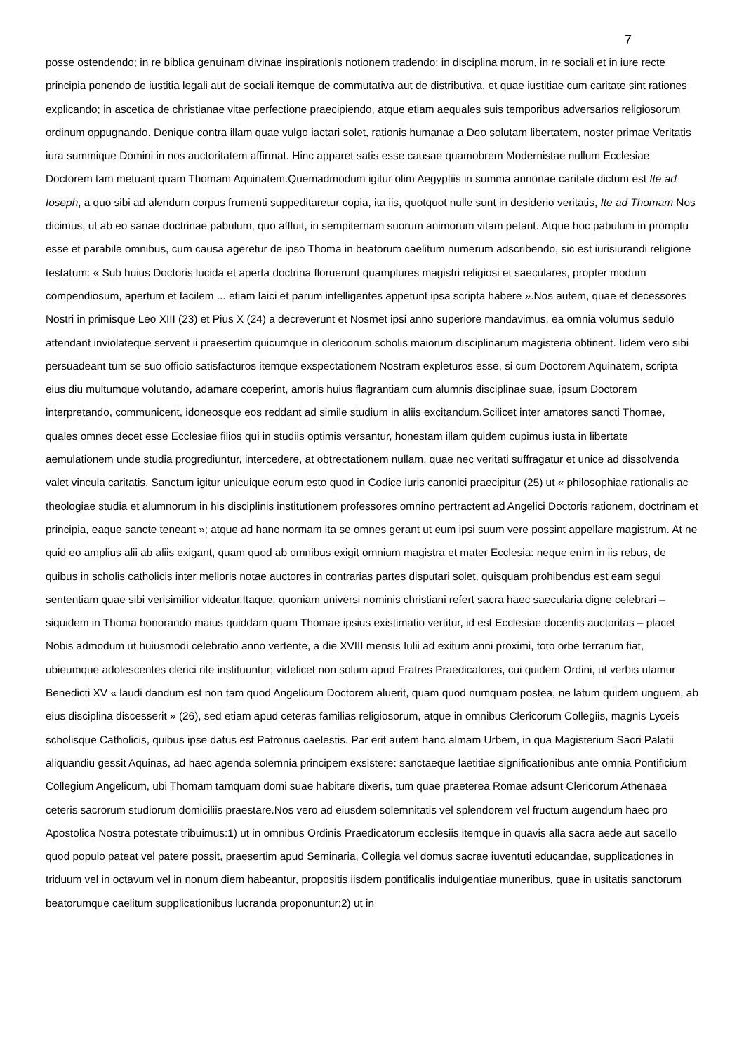7
posse ostendendo; in re biblica genuinam divinae inspirationis notionem tradendo; in disciplina morum, in re sociali et in iure recte principia ponendo de iustitia legali aut de sociali itemque de commutativa aut de distributiva, et quae iustitiae cum caritate sint rationes explicando; in ascetica de christianae vitae perfectione praecipiendo, atque etiam aequales suis temporibus adversarios religiosorum ordinum oppugnando. Denique contra illam quae vulgo iactari solet, rationis humanae a Deo solutam libertatem, noster primae Veritatis iura summique Domini in nos auctoritatem affirmat. Hinc apparet satis esse causae quamobrem Modernistae nullum Ecclesiae Doctorem tam metuant quam Thomam Aquinatem.Quemadmodum igitur olim Aegyptiis in summa annonae caritate dictum est Ite ad Ioseph, a quo sibi ad alendum corpus frumenti suppeditaretur copia, ita iis, quotquot nulle sunt in desiderio veritatis, Ite ad Thomam Nos dicimus, ut ab eo sanae doctrinae pabulum, quo affluit, in sempiternam suorum animorum vitam petant. Atque hoc pabulum in promptu esse et parabile omnibus, cum causa ageretur de ipso Thoma in beatorum caelitum numerum adscribendo, sic est iurisiurandi religione testatum: « Sub huius Doctoris lucida et aperta doctrina floruerunt quamplures magistri religiosi et saeculares, propter modum compendiosum, apertum et facilem ... etiam laici et parum intelligentes appetunt ipsa scripta habere ».Nos autem, quae et decessores Nostri in primisque Leo XIII (23) et Pius X (24) a decreverunt et Nosmet ipsi anno superiore mandavimus, ea omnia volumus sedulo attendant inviolateque servent ii praesertim quicumque in clericorum scholis maiorum disciplinarum magisteria obtinent. Iidem vero sibi persuadeant tum se suo officio satisfacturos itemque exspectationem Nostram expleturos esse, si cum Doctorem Aquinatem, scripta eius diu multumque volutando, adamare coeperint, amoris huius flagrantiam cum alumnis disciplinae suae, ipsum Doctorem interpretando, communicent, idoneosque eos reddant ad simile studium in aliis excitandum.Scilicet inter amatores sancti Thomae, quales omnes decet esse Ecclesiae filios qui in studiis optimis versantur, honestam illam quidem cupimus iusta in libertate aemulationem unde studia progrediuntur, intercedere, at obtrectationem nullam, quae nec veritati suffragatur et unice ad dissolvenda valet vincula caritatis. Sanctum igitur unicuique eorum esto quod in Codice iuris canonici praecipitur (25) ut « philosophiae rationalis ac theologiae studia et alumnorum in his disciplinis institutionem professores omnino pertractent ad Angelici Doctoris rationem, doctrinam et principia, eaque sancte teneant »; atque ad hanc normam ita se omnes gerant ut eum ipsi suum vere possint appellare magistrum. At ne quid eo amplius alii ab aliis exigant, quam quod ab omnibus exigit omnium magistra et mater Ecclesia: neque enim in iis rebus, de quibus in scholis catholicis inter melioris notae auctores in contrarias partes disputari solet, quisquam prohibendus est eam segui sententiam quae sibi verisimilior videatur.Itaque, quoniam universi nominis christiani refert sacra haec saecularia digne celebrari – siquidem in Thoma honorando maius quiddam quam Thomae ipsius existimatio vertitur, id est Ecclesiae docentis auctoritas – placet Nobis admodum ut huiusmodi celebratio anno vertente, a die XVIII mensis Iulii ad exitum anni proximi, toto orbe terrarum fiat, ubieumque adolescentes clerici rite instituuntur; videlicet non solum apud Fratres Praedicatores, cui quidem Ordini, ut verbis utamur Benedicti XV « laudi dandum est non tam quod Angelicum Doctorem aluerit, quam quod numquam postea, ne latum quidem unguem, ab eius disciplina discesserit » (26), sed etiam apud ceteras familias religiosorum, atque in omnibus Clericorum Collegiis, magnis Lyceis scholisque Catholicis, quibus ipse datus est Patronus caelestis. Par erit autem hanc almam Urbem, in qua Magisterium Sacri Palatii aliquandiu gessit Aquinas, ad haec agenda solemnia principem exsistere: sanctaeque laetitiae significationibus ante omnia Pontificium Collegium Angelicum, ubi Thomam tamquam domi suae habitare dixeris, tum quae praeterea Romae adsunt Clericorum Athenaea ceteris sacrorum studiorum domiciliis praestare.Nos vero ad eiusdem solemnitatis vel splendorem vel fructum augendum haec pro Apostolica Nostra potestate tribuimus:1) ut in omnibus Ordinis Praedicatorum ecclesiis itemque in quavis alla sacra aede aut sacello quod populo pateat vel patere possit, praesertim apud Seminaria, Collegia vel domus sacrae iuventuti educandae, supplicationes in triduum vel in octavum vel in nonum diem habeantur, propositis iisdem pontificalis indulgentiae muneribus, quae in usitatis sanctorum beatorumque caelitum supplicationibus lucranda proponuntur;2) ut in